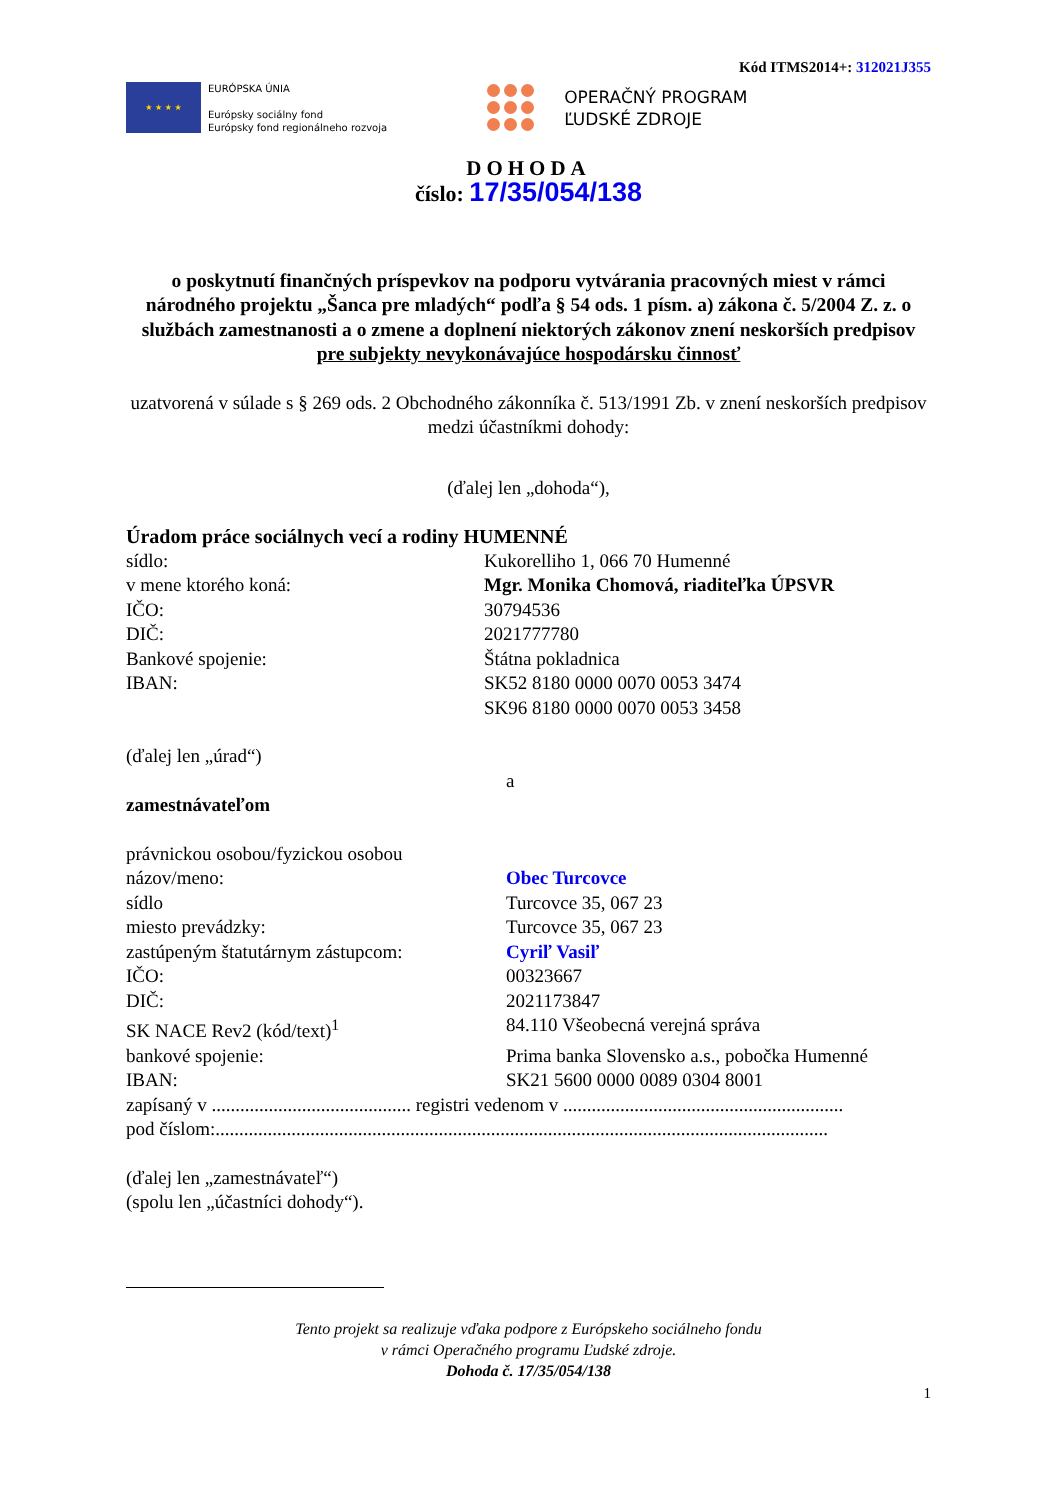Kód ITMS2014+: 312021J355
★ ★ ★ ★
EURÓPSKA ÚNIA
Európsky sociálny fond
Európsky fond regionálneho rozvoja
OPERAČNÝ PROGRAM
ĽUDSKÉ ZDROJE
DOHODA
číslo: 17/35/054/138
o poskytnutí finančných príspevkov na podporu vytvárania pracovných miest v rámci národného projektu „Šanca pre mladých“ podľa § 54 ods. 1 písm. a) zákona č. 5/2004 Z. z. o službách zamestnanosti a o zmene a doplnení niektorých zákonov znení neskorších predpisov
pre subjekty nevykonávajúce hospodársku činnosť
uzatvorená v súlade s § 269 ods. 2 Obchodného zákonníka č. 513/1991 Zb. v znení neskorších predpisov
medzi účastníkmi dohody:
(ďalej len „dohoda“),
Úradom práce sociálnych vecí a rodiny HUMENNÉ
sídlo: Kukorelliho 1, 066 70 Humenné
v mene ktorého koná: Mgr. Monika Chomová, riaditeľka ÚPSVR
IČO: 30794536
DIČ: 2021777780
Bankové spojenie: Štátna pokladnica
IBAN: SK52 8180 0000 0070 0053 3474
SK96 8180 0000 0070 0053 3458
(ďalej len „úrad“)
a
zamestnávateľom
právnickou osobou/fyzickou osobou
názov/meno: Obec Turcovce
sídlo Turcovce 35, 067 23
miesto prevádzky: Turcovce 35, 067 23
zastúpeným štatutárnym zástupcom: Cyriľ Vasiľ
IČO: 00323667
DIČ: 2021173847
SK NACE Rev2 (kód/text)<sup>1</sup> 84.110 Všeobecná verejná správa
bankové spojenie: Prima banka Slovensko a.s., pobočka Humenné
IBAN: SK21 5600 0000 0089 0304 8001
zapísaný v .......................................... registri vedenom v ...........................................................
pod číslom:.................................................................................................................................
(ďalej len „zamestnávateľ“)
(spolu len „účastníci dohody“).
Tento projekt sa realizuje vďaka podpore z Európskeho sociálneho fondu
v rámci Operačného programu Ľudské zdroje.
Dohoda č. 17/35/054/138
1